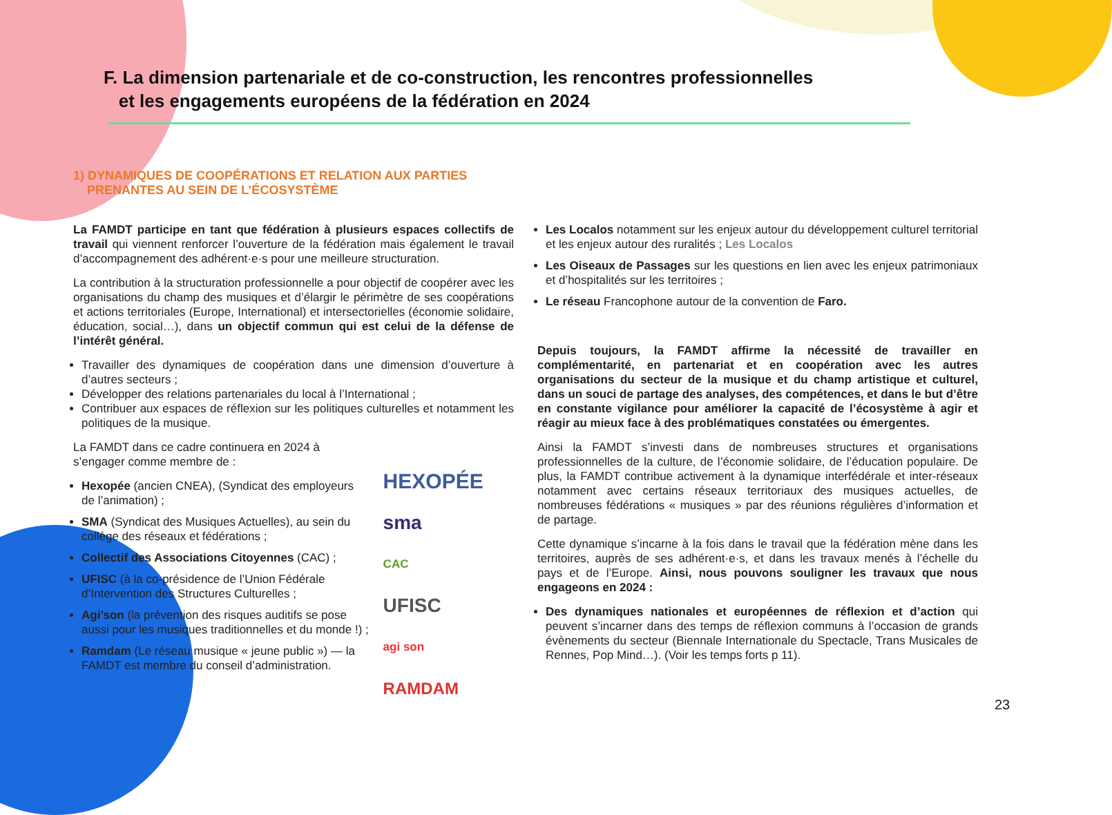F. La dimension partenariale et de co-construction, les rencontres professionnelles
et les engagements européens de la fédération en 2024
1) DYNAMIQUES DE COOPÉRATIONS ET RELATION AUX PARTIES
PRENANTES AU SEIN DE L’ÉCOSYSTÈME
La FAMDT participe en tant que fédération à plusieurs espaces collectifs de travail qui viennent renforcer l’ouverture de la fédération mais également le travail d’accompagnement des adhérent·e·s pour une meilleure structuration.
La contribution à la structuration professionnelle a pour objectif de coopérer avec les organisations du champ des musiques et d’élargir le périmètre de ses coopérations et actions territoriales (Europe, International) et intersectorielles (économie solidaire, éducation, social…), dans un objectif commun qui est celui de la défense de l’intérêt général.
Travailler des dynamiques de coopération dans une dimension d’ouverture à d’autres secteurs ;
Développer des relations partenariales du local à l’International ;
Contribuer aux espaces de réflexion sur les politiques culturelles et notamment les politiques de la musique.
La FAMDT dans ce cadre continuera en 2024 à s’engager comme membre de :
Hexopée (ancien CNEA), (Syndicat des employeurs de l’animation) ;
SMA (Syndicat des Musiques Actuelles), au sein du collège des réseaux et fédérations ;
Collectif des Associations Citoyennes (CAC) ;
UFISC (à la co-présidence de l’Union Fédérale d’Intervention des Structures Culturelles ;
Agi’son (la prévention des risques auditifs se pose aussi pour les musiques traditionnelles et du monde !) ;
Ramdam (Le réseau musique « jeune public ») — la FAMDT est membre du conseil d’administration.
HEXOPÉE
sma
CAC
UFISC
agi son
RAMDAM
Les Localos notamment sur les enjeux autour du développement culturel territorial et les enjeux autour des ruralités ; Les Localos
Les Oiseaux de Passages sur les questions en lien avec les enjeux patrimoniaux et d’hospitalités sur les territoires ;
Le réseau Francophone autour de la convention de Faro.
Depuis toujours, la FAMDT affirme la nécessité de travailler en complémentarité, en partenariat et en coopération avec les autres organisations du secteur de la musique et du champ artistique et culturel, dans un souci de partage des analyses, des compétences, et dans le but d’être en constante vigilance pour améliorer la capacité de l’écosystème à agir et réagir au mieux face à des problématiques constatées ou émergentes.
Ainsi la FAMDT s’investi dans de nombreuses structures et organisations professionnelles de la culture, de l’économie solidaire, de l’éducation populaire. De plus, la FAMDT contribue activement à la dynamique interfédérale et inter-réseaux notamment avec certains réseaux territoriaux des musiques actuelles, de nombreuses fédérations « musiques » par des réunions régulières d’information et de partage.
Cette dynamique s’incarne à la fois dans le travail que la fédération mène dans les territoires, auprès de ses adhérent·e·s, et dans les travaux menés à l’échelle du pays et de l’Europe. Ainsi, nous pouvons souligner les travaux que nous engageons en 2024 :
Des dynamiques nationales et européennes de réflexion et d’action qui peuvent s’incarner dans des temps de réflexion communs à l’occasion de grands évènements du secteur (Biennale Internationale du Spectacle, Trans Musicales de Rennes, Pop Mind…). (Voir les temps forts p 11).
23